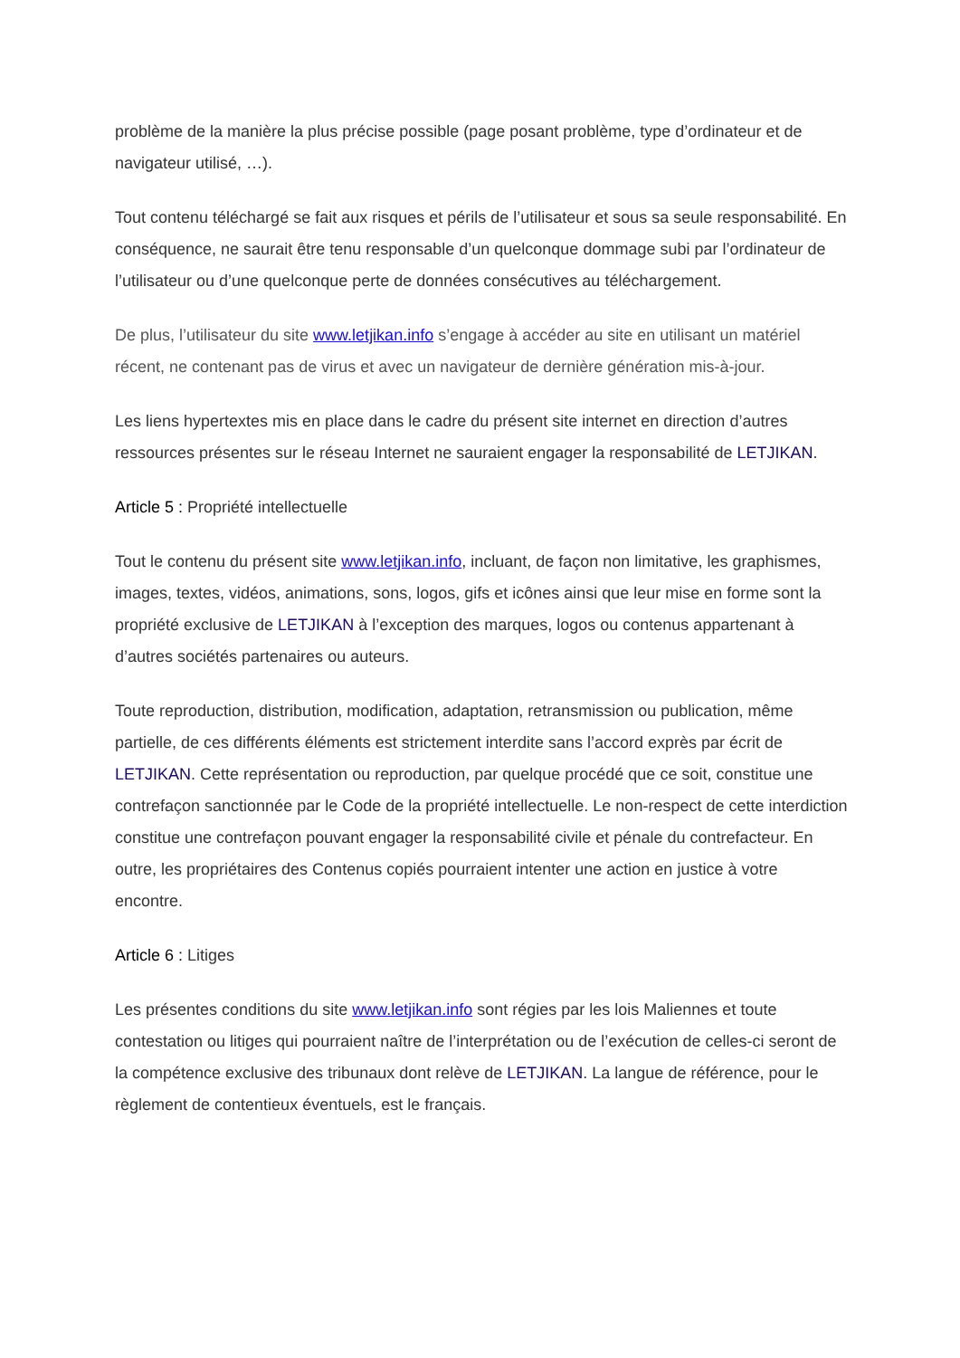problème de la manière la plus précise possible (page posant problème, type d’ordinateur et de navigateur utilisé, …).
Tout contenu téléchargé se fait aux risques et périls de l’utilisateur et sous sa seule responsabilité. En conséquence, ne saurait être tenu responsable d’un quelconque dommage subi par l’ordinateur de l’utilisateur ou d’une quelconque perte de données consécutives au téléchargement.
De plus, l’utilisateur du site www.letjikan.info s’engage à accéder au site en utilisant un matériel récent, ne contenant pas de virus et avec un navigateur de dernière génération mis-à-jour.
Les liens hypertextes mis en place dans le cadre du présent site internet en direction d’autres ressources présentes sur le réseau Internet ne sauraient engager la responsabilité de LETJIKAN.
Article 5 : Propriété intellectuelle
Tout le contenu du présent site www.letjikan.info, incluant, de façon non limitative, les graphismes, images, textes, vidéos, animations, sons, logos, gifs et icônes ainsi que leur mise en forme sont la propriété exclusive de LETJIKAN à l’exception des marques, logos ou contenus appartenant à d’autres sociétés partenaires ou auteurs.
Toute reproduction, distribution, modification, adaptation, retransmission ou publication, même partielle, de ces différents éléments est strictement interdite sans l’accord exprès par écrit de LETJIKAN. Cette représentation ou reproduction, par quelque procédé que ce soit, constitue une contrefaçon sanctionnée par le Code de la propriété intellectuelle. Le non-respect de cette interdiction constitue une contrefaçon pouvant engager la responsabilité civile et pénale du contrefacteur. En outre, les propriétaires des Contenus copiés pourraient intenter une action en justice à votre encontre.
Article 6 : Litiges
Les présentes conditions du site www.letjikan.info sont régies par les lois Maliennes et toute contestation ou litiges qui pourraient naître de l’interprétation ou de l’exécution de celles-ci seront de la compétence exclusive des tribunaux dont relève de LETJIKAN. La langue de référence, pour le règlement de contentieux éventuels, est le français.